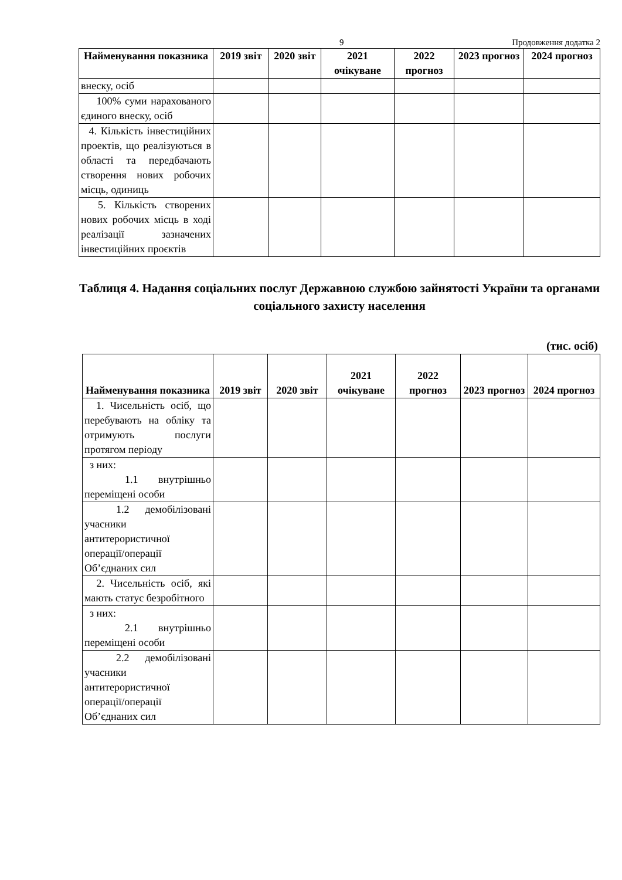9 Продовження додатка 2
| Найменування показника | 2019 звіт | 2020 звіт | 2021 очікуване | 2022 прогноз | 2023 прогноз | 2024 прогноз |
| --- | --- | --- | --- | --- | --- | --- |
| внеску, осіб | | | | | | |
| 100% суми нарахованого єдиного внеску, осіб | | | | | | |
| 4. Кількість інвестиційних проектів, що реалізуються в області та передбачають створення нових робочих місць, одиниць | | | | | | |
| 5. Кількість створених нових робочих місць в ході реалізації зазначених інвестиційних проєктів | | | | | | |
Таблиця 4. Надання соціальних послуг Державною службою зайнятості України та органами соціального захисту населення
(тис. осіб)
| Найменування показника | 2019 звіт | 2020 звіт | 2021 очікуване | 2022 прогноз | 2023 прогноз | 2024 прогноз |
| --- | --- | --- | --- | --- | --- | --- |
| 1. Чисельність осіб, що перебувають на обліку та отримують послуги протягом періоду | | | | | | |
| з них: 1.1 внутрішньо переміщені особи | | | | | | |
| 1.2 демобілізовані учасники антитерористичної операції/операції Об’єднаних сил | | | | | | |
| 2. Чисельність осіб, які мають статус безробітного | | | | | | |
| з них: 2.1 внутрішньо переміщені особи | | | | | | |
| 2.2 демобілізовані учасники антитерористичної операції/операції Об’єднаних сил | | | | | | |